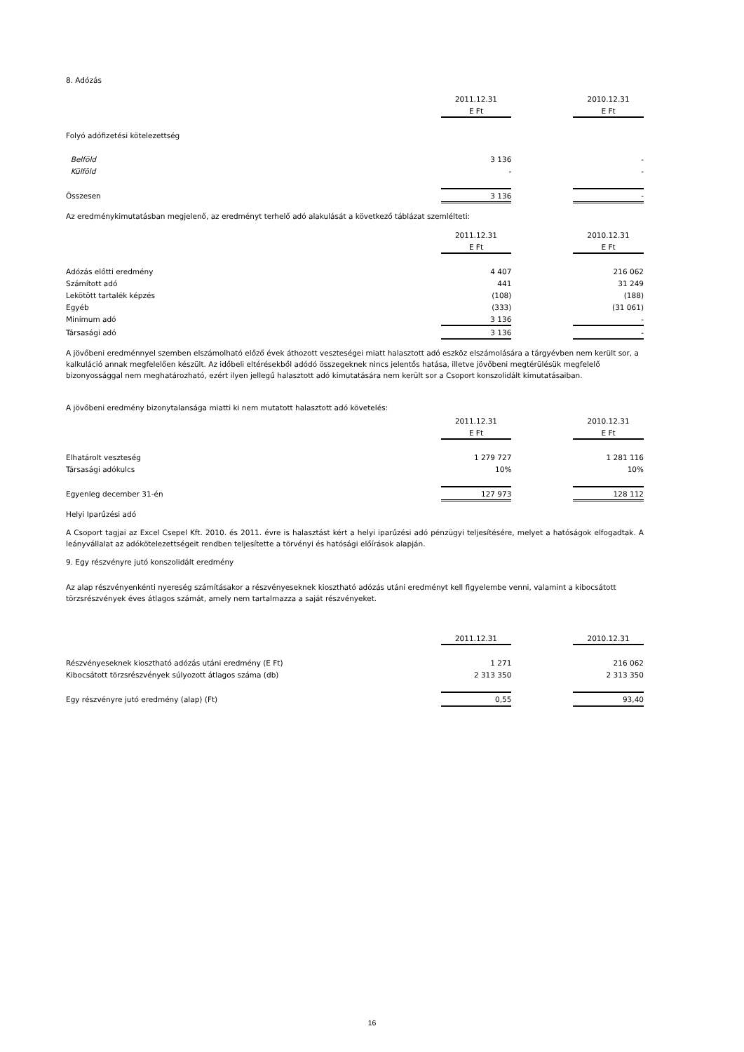8. Adózás
| | 2011.12.31 | | 2010.12.31 |
| --- | --- | --- | --- |
| | E Ft | | E Ft |
| Folyó adófizetési kötelezettség | | | |
| Belföld | 3 136 | | - |
| Külföld | - | | - |
| Összesen | 3 136 | | - |
Az eredménykimutatásban megjelenő, az eredményt terhelő adó alakulását a következő táblázat szemlélteti:
| | 2011.12.31 | | 2010.12.31 |
| --- | --- | --- | --- |
| | E Ft | | E Ft |
| Adózás előtti eredmény | 4 407 | | 216 062 |
| Számított adó | 441 | | 31 249 |
| Lekötött tartalék képzés | (108) | | (188) |
| Egyéb | (333) | | (31 061) |
| Minimum adó | 3 136 | | - |
| Társasági adó | 3 136 | | - |
A jövőbeni eredménnyel szemben elszámolható előző évek áthozott veszteségei miatt halasztott adó eszköz elszámolására a tárgyévben nem került sor, a kalkuláció annak megfelelően készült. Az időbeli eltérésekből adódó összegeknek nincs jelentős hatása, illetve jövőbeni megtérülésük megfelelő bizonyossággal nem meghatározható, ezért ilyen jellegű halasztott adó kimutatására nem került sor a Csoport konszolidált kimutatásaiban.
A jövőbeni eredmény bizonytalansága miatti ki nem mutatott halasztott adó követelés:
| | 2011.12.31 | | 2010.12.31 |
| --- | --- | --- | --- |
| | E Ft | | E Ft |
| Elhatárolt veszteség | 1 279 727 | | 1 281 116 |
| Társasági adókulcs | 10% | | 10% |
| Egyenleg december 31-én | 127 973 | | 128 112 |
Helyi Iparűzési adó
A Csoport tagjai az Excel Csepel Kft. 2010. és 2011. évre is halasztást kért a helyi iparűzési adó pénzügyi teljesítésére, melyet a hatóságok elfogadtak. A leányvállalat az adókötelezettségeit rendben teljesítette a törvényi és hatósági előírások alapján.
9. Egy részvényre jutó konszolidált eredmény
Az alap részvényenkénti nyereség számításakor a részvényeseknek kiosztható adózás utáni eredményt kell figyelembe venni, valamint a kibocsátott törzsrészvények éves átlagos számát, amely nem tartalmazza a saját részvényeket.
| | 2011.12.31 | | 2010.12.31 |
| --- | --- | --- | --- |
| Részvényeseknek kiosztható adózás utáni eredmény (E Ft) | 1 271 | | 216 062 |
| Kibocsátott törzsrészvények súlyozott átlagos száma (db) | 2 313 350 | | 2 313 350 |
| Egy részvényre jutó eredmény (alap) (Ft) | 0,55 | | 93,40 |
16